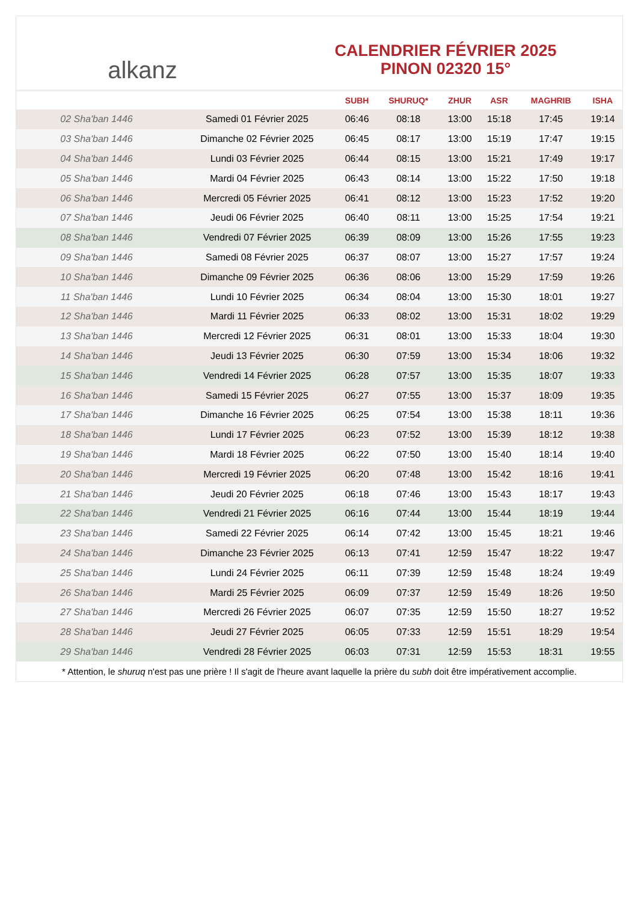alkanz
CALENDRIER FÉVRIER 2025
PINON 02320 15°
| | | SUBH | SHURUQ* | ZHUR | ASR | MAGHRIB | ISHA |
| --- | --- | --- | --- | --- | --- | --- | --- |
| 02 Sha'ban 1446 | Samedi 01 Février 2025 | 06:46 | 08:18 | 13:00 | 15:18 | 17:45 | 19:14 |
| 03 Sha'ban 1446 | Dimanche 02 Février 2025 | 06:45 | 08:17 | 13:00 | 15:19 | 17:47 | 19:15 |
| 04 Sha'ban 1446 | Lundi 03 Février 2025 | 06:44 | 08:15 | 13:00 | 15:21 | 17:49 | 19:17 |
| 05 Sha'ban 1446 | Mardi 04 Février 2025 | 06:43 | 08:14 | 13:00 | 15:22 | 17:50 | 19:18 |
| 06 Sha'ban 1446 | Mercredi 05 Février 2025 | 06:41 | 08:12 | 13:00 | 15:23 | 17:52 | 19:20 |
| 07 Sha'ban 1446 | Jeudi 06 Février 2025 | 06:40 | 08:11 | 13:00 | 15:25 | 17:54 | 19:21 |
| 08 Sha'ban 1446 | Vendredi 07 Février 2025 | 06:39 | 08:09 | 13:00 | 15:26 | 17:55 | 19:23 |
| 09 Sha'ban 1446 | Samedi 08 Février 2025 | 06:37 | 08:07 | 13:00 | 15:27 | 17:57 | 19:24 |
| 10 Sha'ban 1446 | Dimanche 09 Février 2025 | 06:36 | 08:06 | 13:00 | 15:29 | 17:59 | 19:26 |
| 11 Sha'ban 1446 | Lundi 10 Février 2025 | 06:34 | 08:04 | 13:00 | 15:30 | 18:01 | 19:27 |
| 12 Sha'ban 1446 | Mardi 11 Février 2025 | 06:33 | 08:02 | 13:00 | 15:31 | 18:02 | 19:29 |
| 13 Sha'ban 1446 | Mercredi 12 Février 2025 | 06:31 | 08:01 | 13:00 | 15:33 | 18:04 | 19:30 |
| 14 Sha'ban 1446 | Jeudi 13 Février 2025 | 06:30 | 07:59 | 13:00 | 15:34 | 18:06 | 19:32 |
| 15 Sha'ban 1446 | Vendredi 14 Février 2025 | 06:28 | 07:57 | 13:00 | 15:35 | 18:07 | 19:33 |
| 16 Sha'ban 1446 | Samedi 15 Février 2025 | 06:27 | 07:55 | 13:00 | 15:37 | 18:09 | 19:35 |
| 17 Sha'ban 1446 | Dimanche 16 Février 2025 | 06:25 | 07:54 | 13:00 | 15:38 | 18:11 | 19:36 |
| 18 Sha'ban 1446 | Lundi 17 Février 2025 | 06:23 | 07:52 | 13:00 | 15:39 | 18:12 | 19:38 |
| 19 Sha'ban 1446 | Mardi 18 Février 2025 | 06:22 | 07:50 | 13:00 | 15:40 | 18:14 | 19:40 |
| 20 Sha'ban 1446 | Mercredi 19 Février 2025 | 06:20 | 07:48 | 13:00 | 15:42 | 18:16 | 19:41 |
| 21 Sha'ban 1446 | Jeudi 20 Février 2025 | 06:18 | 07:46 | 13:00 | 15:43 | 18:17 | 19:43 |
| 22 Sha'ban 1446 | Vendredi 21 Février 2025 | 06:16 | 07:44 | 13:00 | 15:44 | 18:19 | 19:44 |
| 23 Sha'ban 1446 | Samedi 22 Février 2025 | 06:14 | 07:42 | 13:00 | 15:45 | 18:21 | 19:46 |
| 24 Sha'ban 1446 | Dimanche 23 Février 2025 | 06:13 | 07:41 | 12:59 | 15:47 | 18:22 | 19:47 |
| 25 Sha'ban 1446 | Lundi 24 Février 2025 | 06:11 | 07:39 | 12:59 | 15:48 | 18:24 | 19:49 |
| 26 Sha'ban 1446 | Mardi 25 Février 2025 | 06:09 | 07:37 | 12:59 | 15:49 | 18:26 | 19:50 |
| 27 Sha'ban 1446 | Mercredi 26 Février 2025 | 06:07 | 07:35 | 12:59 | 15:50 | 18:27 | 19:52 |
| 28 Sha'ban 1446 | Jeudi 27 Février 2025 | 06:05 | 07:33 | 12:59 | 15:51 | 18:29 | 19:54 |
| 29 Sha'ban 1446 | Vendredi 28 Février 2025 | 06:03 | 07:31 | 12:59 | 15:53 | 18:31 | 19:55 |
* Attention, le shuruq n'est pas une prière ! Il s'agit de l'heure avant laquelle la prière du subh doit être impérativement accomplie.